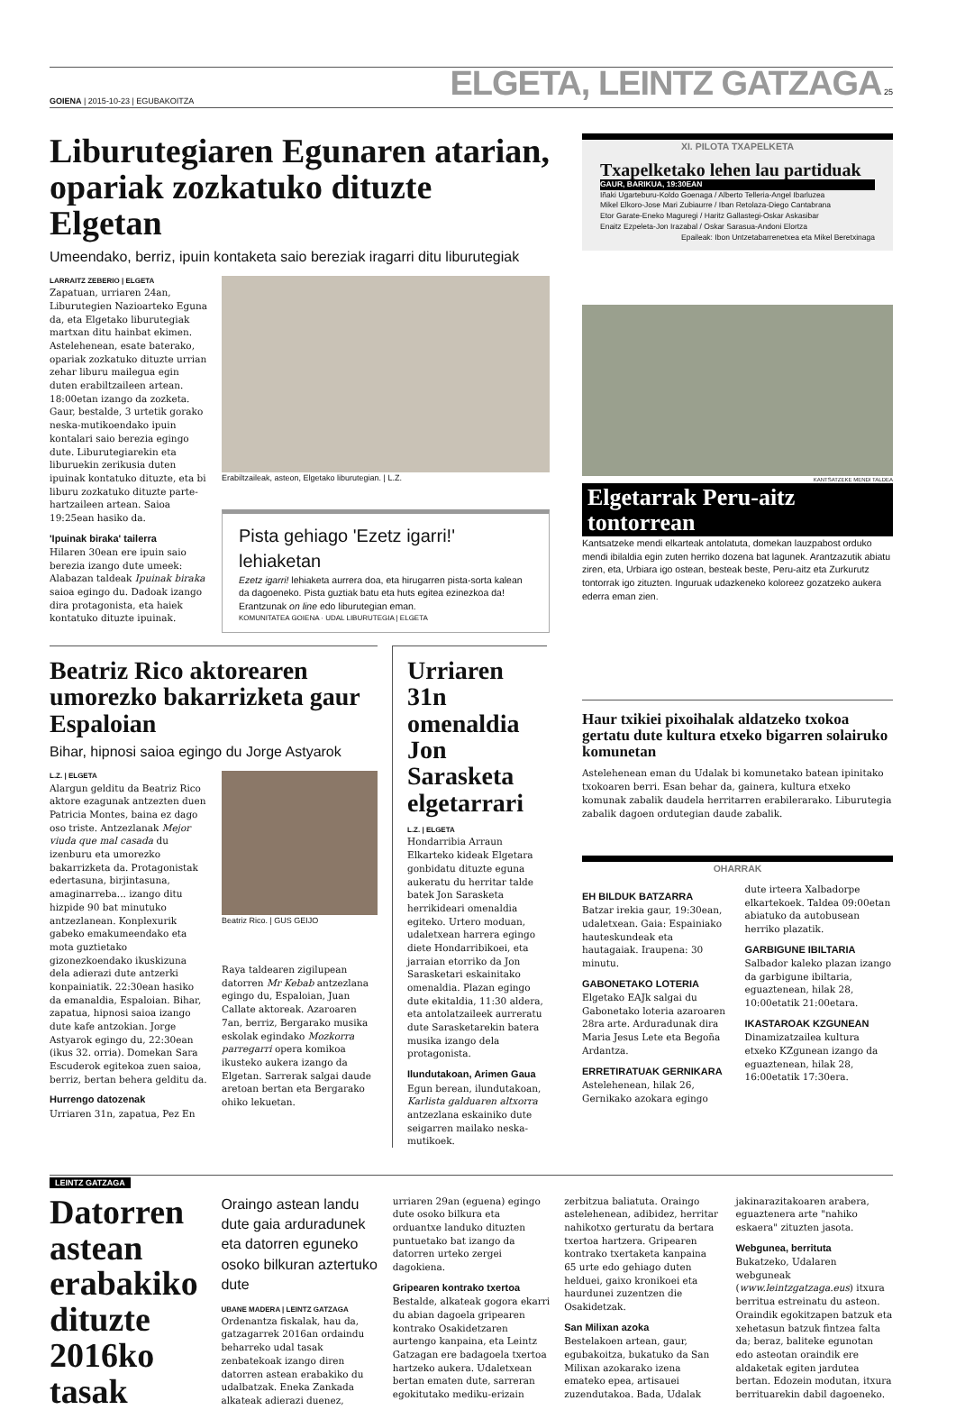GOIENA | 2015-10-23 | EGUBAKOITZA ELGETA, LEINTZ GATZAGA 25
Liburutegiaren Egunaren atarian, opariak zozkatuko dituzte Elgetan
Umeendako, berriz, ipuin kontaketa saio bereziak iragarri ditu liburutegiak
LARRAITZ ZEBERIO | ELGETA
Zapatuan, urriaren 24an, Liburutegien Nazioarteko Eguna da, eta Elgetako liburutegiak martxan ditu hainbat ekimen. Astelehenean, esate baterako, opariak zozkatuko dituzte urrian zehar liburu mailegua egin duten erabiltzaileen artean. 18:00etan izango da zozketa. Gaur, bestalde, 3 urtetik gorako neska-mutikoendako ipuin kontalari saio berezia egingo dute. Liburutegiarekin eta liburuekin zerikusia duten ipuinak kontatuko dituzte, eta bi liburu zozkatuko dituzte parte-hartzaileen artean. Saioa 19:25ean hasiko da.
'Ipuinak biraka' tailerra
Hilaren 30ean ere ipuin saio berezia izango dute umeek: Alabazan taldeak Ipuinak biraka saioa egingo du. Dadoak izango dira protagonista, eta haiek kontatuko dituzte ipuinak.
Erabiltzaileak, asteon, Elgetako liburutegian. | L.Z.
Pista gehiago 'Ezetz igarri!' lehiaketan
Ezetz igarri! lehiaketa aurrera doa, eta hirugarren pista-sorta kalean da dagoeneko. Pista guztiak batu eta huts egitea ezinezkoa da! Erantzunak on line edo liburutegian eman.
KOMUNITATEA GOIENA · UDAL LIBURUTEGIA | ELGETA
XI. PILOTA TXAPELKETA
Txapelketako lehen lau partiduak
GAUR, BARIKUA, 19:30EAN
Iñaki Ugarteburu-Koldo Goenaga / Alberto Telleria-Angel Ibarluzea
Mikel Elkoro-Jose Mari Zubiaurre / Iban Retolaza-Diego Cantabrana
Etor Garate-Eneko Maguregi / Haritz Gallastegi-Oskar Askasibar
Enaitz Ezpeleta-Jon Irazabal / Oskar Sarasua-Andoni Elortza
Epaileak: Ibon Untzetabarrenetxea eta Mikel Beretxinaga
KANTSATZEKE MENDI TALDEA
Elgetarrak Peru-aitz tontorrean
Kantsatzeke mendi elkarteak antolatuta, domekan lauzpabost orduko mendi ibilaldia egin zuten herriko dozena bat lagunek. Arantzazutik abiatu ziren, eta, Urbiara igo ostean, besteak beste, Peru-aitz eta Zurkurutz tontorrak igo zituzten. Inguruak udazkeneko koloreez gozatzeko aukera ederra eman zien.
Beatriz Rico aktorearen umorezko bakarrizketa gaur Espaloian
Bihar, hipnosi saioa egingo du Jorge Astyarok
L.Z. | ELGETA
Alargun gelditu da Beatriz Rico aktore ezagunak antzezten duen Patricia Montes, baina ez dago oso triste. Antzezlanak Mejor viuda que mal casada du izenburu eta umorezko bakarrizketa da. Protagonistak edertasuna, birjintasuna, amaginarreba... izango ditu hizpide 90 bat minutuko antzezlanean. Konplexurik gabeko emakumeendako eta mota guztietako gizonezkoendako ikuskizuna dela adierazi dute antzerki konpainiatik. 22:30ean hasiko da emanaldia, Espaloian. Bihar, zapatua, hipnosi saioa izango dute kafe antzokian. Jorge Astyarok egingo du, 22:30ean (ikus 32. orria). Domekan Sara Escuderok egitekoa zuen saioa, berriz, bertan behera gelditu da.
Hurrengo datozenak
Urriaren 31n, zapatua, Pez En
Beatriz Rico. | GUS GEIJO
Raya taldearen zigilupean datorren Mr Kebab antzezlana egingo du, Espaloian, Juan Callate aktoreak. Azaroaren 7an, berriz, Bergarako musika eskolak egindako Mozkorra parregarri opera komikoa ikusteko aukera izango da Elgetan. Sarrerak salgai daude aretoan bertan eta Bergarako ohiko lekuetan.
Urriaren 31n omenaldia Jon Sarasketa elgetarrari
L.Z. | ELGETA
Hondarribia Arraun Elkarteko kideak Elgetara gonbidatu dituzte eguna aukeratu du herritar talde batek Jon Sarasketa herrikideari omenaldia egiteko. Urtero moduan, udaletxean harrera egingo diete Hondarribikoei, eta jarraian etorriko da Jon Sarasketari eskainitako omenaldia. Plazan egingo dute ekitaldia, 11:30 aldera, eta antolatzaileek aurreratu dute Sarasketarekin batera musika izango dela protagonista.
Ilundutakoan, Arimen Gaua
Egun berean, ilundutakoan, Karlista galduaren altxorra antzezlana eskainiko dute seigarren mailako neska-mutikoek.
Haur txikiei pixoihalak aldatzeko txokoa gertatu dute kultura etxeko bigarren solairuko komunetan
Astelehenean eman du Udalak bi komunetako batean ipinitako txokoaren berri. Esan behar da, gainera, kultura etxeko komunak zabalik daudela herritarren erabilerarako. Liburutegia zabalik dagoen ordutegian daude zabalik.
OHARRAK
EH BILDUK BATZARRA
Batzar irekia gaur, 19:30ean, udaletxean. Gaia: Espainiako hauteskundeak eta hautagaiak. Iraupena: 30 minutu.
GABONETAKO LOTERIA
Elgetako EAJk salgai du Gabonetako loteria azaroaren 28ra arte. Arduradunak dira Maria Jesus Lete eta Begoña Ardantza.
ERRETIRATUAK GERNIKARA
Astelehenean, hilak 26, Gernikako azokara egingo dute irteera Xalbadorpe elkartekoek. Taldea 09:00etan abiatuko da autobusean herriko plazatik.
GARBIGUNE IBILTARIA
Salbador kaleko plazan izango da garbigune ibiltaria, eguaztenean, hilak 28, 10:00etatik 21:00etara.
IKASTAROAK KZGUNEAN
Dinamizatzailea kultura etxeko KZgunean izango da eguaztenean, hilak 28, 16:00etatik 17:30era.
LEINTZ GATZAGA
Datorren astean erabakiko dituzte 2016ko tasak
Oraingo astean landu dute gaia arduradunek eta datorren eguneko osoko bilkuran aztertuko dute
UBANE MADERA | LEINTZ GATZAGA
Ordenantza fiskalak, hau da, gatzagarrek 2016an ordaindu beharreko udal tasak zenbatekoak izango diren datorren astean erabakiko du udalbatzak. Eneka Zankada alkateak adierazi duenez, urriaren 29an (eguena) egingo dute osoko bilkura eta orduantxe landuko dituzten puntuetako bat izango da datorren urteko zergei dagokiena.
Gripearen kontrako txertoa
Bestalde, alkateak gogora ekarri du abian dagoela gripearen kontrako Osakidetzaren aurtengo kanpaina, eta Leintz Gatzagan ere badagoela txertoa hartzeko aukera. Udaletxean bertan ematen dute, sarreran egokitutako mediku-erizain zerbitzua baliatuta. Oraingo astelehenean, adibidez, herritar nahikotxo gerturatu da bertara txertoa hartzera. Gripearen kontrako txertaketa kanpaina 65 urte edo gehiago duten helduei, gaixo kronikoei eta haurdunei zuzentzen die Osakidetzak.
San Milixan azoka
Bestelakoen artean, gaur, egubakoitza, bukatuko da San Milixan azokarako izena emateko epea, artisauei zuzendutakoa. Bada, Udalak jakinarazitakoaren arabera, eguaztenera arte "nahiko eskaera" zituzten jasota.
Webgunea, berrituta
Bukatzeko, Udalaren webguneak (www.leintzgatzaga.eus) itxura berritua estreinatu du asteon. Oraindik egokitzapen batzuk eta xehetasun batzuk fintzea falta da; beraz, baliteke egunotan edo asteotan oraindik ere aldaketak egiten jardutea bertan. Edozein modutan, itxura berrituarekin dabil dagoeneko.